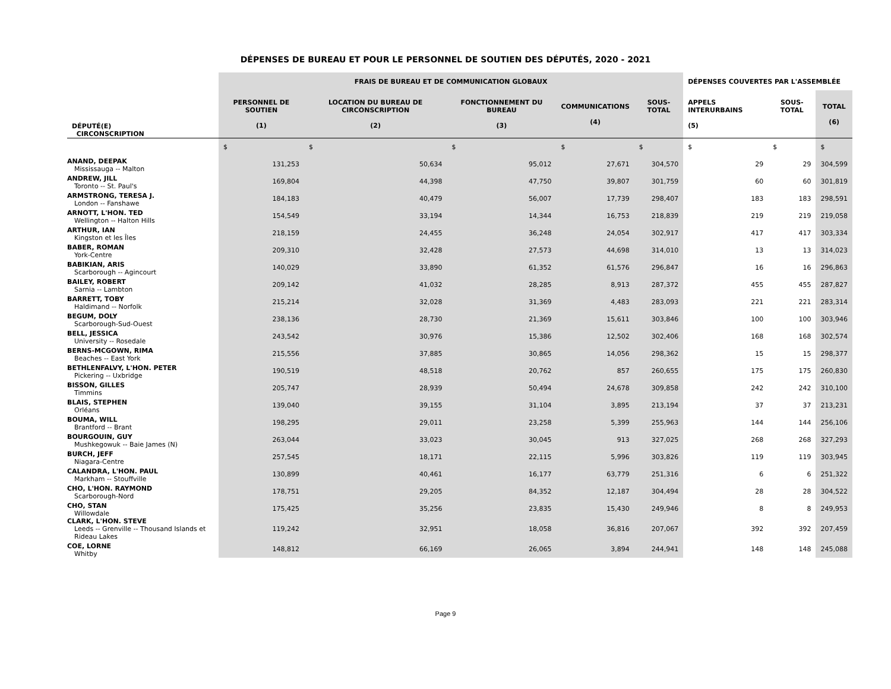DÉPENSES DE BUREAU ET POUR LE PERSONNEL DE SOUTIEN DES DÉPUTÉS, 2020 - 2021
| | FRAIS DE BUREAU ET DE COMMUNICATION GLOBAUX | | | | | DÉPENSES COUVERTES PAR L'ASSEMBLÉE | | |
| --- | --- | --- | --- | --- | --- | --- | --- | --- |
| DÉPUTÉ(E) CIRCONSCRIPTION | PERSONNEL DE SOUTIEN (1) | LOCATION DU BUREAU DE CIRCONSCRIPTION (2) | FONCTIONNEMENT DU BUREAU (3) | COMMUNICATIONS (4) | SOUS-TOTAL | APPELS INTERURBAINS (5) | SOUS-TOTAL | TOTAL (6) |
| | $ | $ | $ | $ | $ | $ | $ | $ |
| ANAND, DEEPAK Mississauga -- Malton | 131,253 | 50,634 | 95,012 | 27,671 | 304,570 | 29 | 29 | 304,599 |
| ANDREW, JILL Toronto -- St. Paul's | 169,804 | 44,398 | 47,750 | 39,807 | 301,759 | 60 | 60 | 301,819 |
| ARMSTRONG, TERESA J. London -- Fanshawe | 184,183 | 40,479 | 56,007 | 17,739 | 298,407 | 183 | 183 | 298,591 |
| ARNOTT, L'HON. TED Wellington -- Halton Hills | 154,549 | 33,194 | 14,344 | 16,753 | 218,839 | 219 | 219 | 219,058 |
| ARTHUR, IAN Kingston et les Îles | 218,159 | 24,455 | 36,248 | 24,054 | 302,917 | 417 | 417 | 303,334 |
| BABER, ROMAN York-Centre | 209,310 | 32,428 | 27,573 | 44,698 | 314,010 | 13 | 13 | 314,023 |
| BABIKIAN, ARIS Scarborough -- Agincourt | 140,029 | 33,890 | 61,352 | 61,576 | 296,847 | 16 | 16 | 296,863 |
| BAILEY, ROBERT Sarnia -- Lambton | 209,142 | 41,032 | 28,285 | 8,913 | 287,372 | 455 | 455 | 287,827 |
| BARRETT, TOBY Haldimand -- Norfolk | 215,214 | 32,028 | 31,369 | 4,483 | 283,093 | 221 | 221 | 283,314 |
| BEGUM, DOLY Scarborough-Sud-Ouest | 238,136 | 28,730 | 21,369 | 15,611 | 303,846 | 100 | 100 | 303,946 |
| BELL, JESSICA University -- Rosedale | 243,542 | 30,976 | 15,386 | 12,502 | 302,406 | 168 | 168 | 302,574 |
| BERNS-MCGOWN, RIMA Beaches -- East York | 215,556 | 37,885 | 30,865 | 14,056 | 298,362 | 15 | 15 | 298,377 |
| BETHLENFALVY, L'HON. PETER Pickering -- Uxbridge | 190,519 | 48,518 | 20,762 | 857 | 260,655 | 175 | 175 | 260,830 |
| BISSON, GILLES Timmins | 205,747 | 28,939 | 50,494 | 24,678 | 309,858 | 242 | 242 | 310,100 |
| BLAIS, STEPHEN Orléans | 139,040 | 39,155 | 31,104 | 3,895 | 213,194 | 37 | 37 | 213,231 |
| BOUMA, WILL Brantford -- Brant | 198,295 | 29,011 | 23,258 | 5,399 | 255,963 | 144 | 144 | 256,106 |
| BOURGOUIN, GUY Mushkegowuk -- Baie James (N) | 263,044 | 33,023 | 30,045 | 913 | 327,025 | 268 | 268 | 327,293 |
| BURCH, JEFF Niagara-Centre | 257,545 | 18,171 | 22,115 | 5,996 | 303,826 | 119 | 119 | 303,945 |
| CALANDRA, L'HON. PAUL Markham -- Stouffville | 130,899 | 40,461 | 16,177 | 63,779 | 251,316 | 6 | 6 | 251,322 |
| CHO, L'HON. RAYMOND Scarborough-Nord | 178,751 | 29,205 | 84,352 | 12,187 | 304,494 | 28 | 28 | 304,522 |
| CHO, STAN Willowdale | 175,425 | 35,256 | 23,835 | 15,430 | 249,946 | 8 | 8 | 249,953 |
| CLARK, L'HON. STEVE Leeds -- Grenville -- Thousand Islands et Rideau Lakes | 119,242 | 32,951 | 18,058 | 36,816 | 207,067 | 392 | 392 | 207,459 |
| COE, LORNE Whitby | 148,812 | 66,169 | 26,065 | 3,894 | 244,941 | 148 | 148 | 245,088 |
Page 9